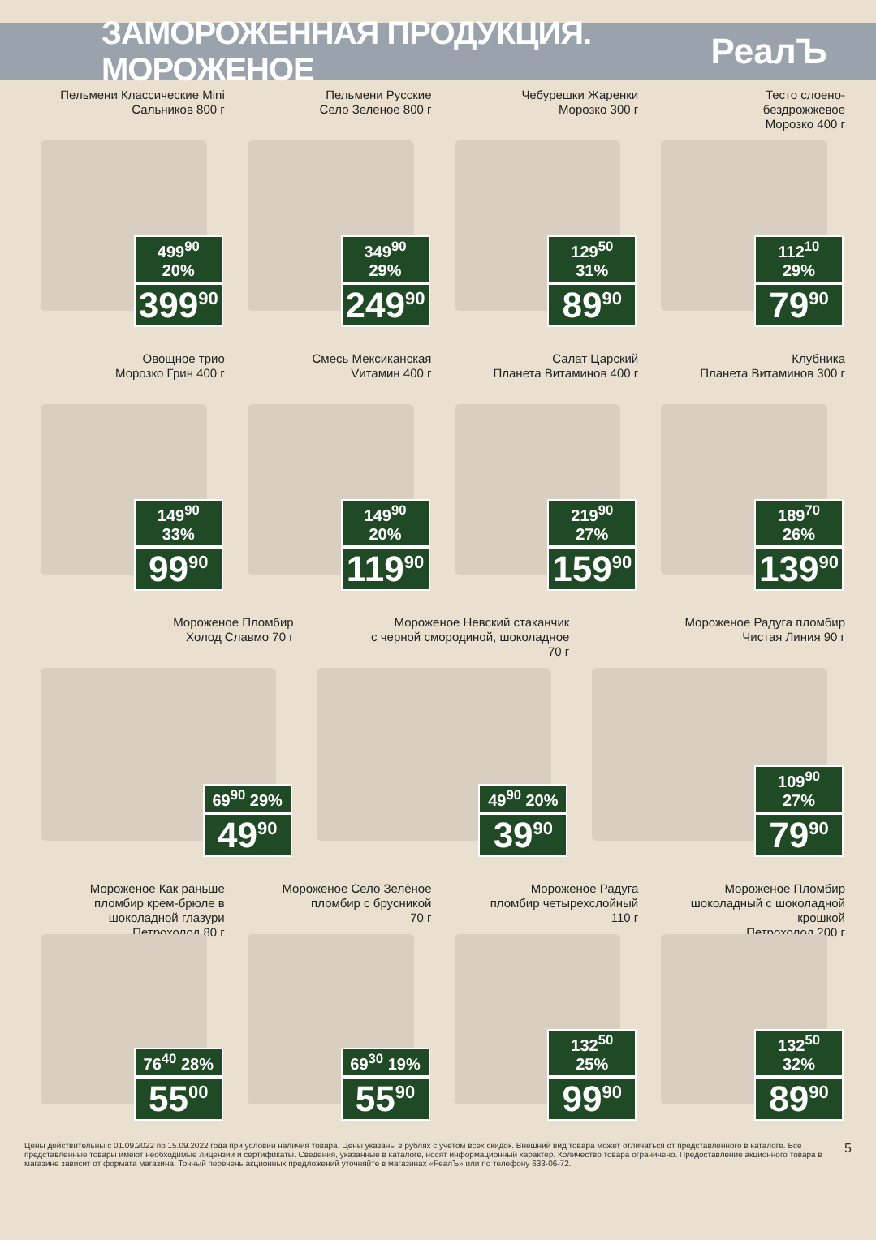ЗАМОРОЖЕННАЯ ПРОДУКЦИЯ. МОРОЖЕНОЕ
РеалЪ
Пельмени Классические Mini
Сальников 800 г
499<sup>90</sup> 20%
399<sup>90</sup>
Пельмени Русские
Село Зеленое 800 г
349<sup>90</sup> 29%
249<sup>90</sup>
Чебурешки Жаренки
Морозко 300 г
129<sup>50</sup> 31%
89<sup>90</sup>
Тесто слоено-
бездрожжевое
Морозко 400 г
112<sup>10</sup> 29%
79<sup>90</sup>
Овощное трио
Морозко Грин 400 г
149<sup>90</sup> 33%
99<sup>90</sup>
Смесь Мексиканская
Vитамин 400 г
149<sup>90</sup> 20%
119<sup>90</sup>
Салат Царский
Планета Витаминов 400 г
219<sup>90</sup> 27%
159<sup>90</sup>
Клубника
Планета Витаминов 300 г
189<sup>70</sup> 26%
139<sup>90</sup>
Мороженое Пломбир
Холод Славмо 70 г
69<sup>90</sup> 29%
49<sup>90</sup>
Мороженое Невский стаканчик
с черной смородиной, шоколадное
70 г
49<sup>90</sup> 20%
39<sup>90</sup>
Мороженое Радуга пломбир
Чистая Линия 90 г
109<sup>90</sup> 27%
79<sup>90</sup>
Мороженое Как раньше
пломбир крем-брюле в
шоколадной глазури
Петрохолод 80 г
76<sup>40</sup> 28%
55<sup>00</sup>
Мороженое Село Зелёное
пломбир с брусникой
70 г
69<sup>30</sup> 19%
55<sup>90</sup>
Мороженое Радуга
пломбир четырехслойный
110 г
132<sup>50</sup> 25%
99<sup>90</sup>
Мороженое Пломбир
шоколадный с шоколадной крошкой
Петрохолод 200 г
132<sup>50</sup> 32%
89<sup>90</sup>
Цены действительны с 01.09.2022 по 15.09.2022 года при условии наличия товара. Цены указаны в рублях с учетом всех скидок. Внешний вид товара может отличаться от представленного в каталоге. Все представленные товары имеют необходимые лицензии и сертификаты. Сведения, указанные в каталоге, носят информационный характер. Количество товара ограничено. Предоставление акционного товара в магазине зависит от формата магазина. Точный перечень акционных предложений уточняйте в магазинах «РеалЪ» или по телефону 633-06-72.
5